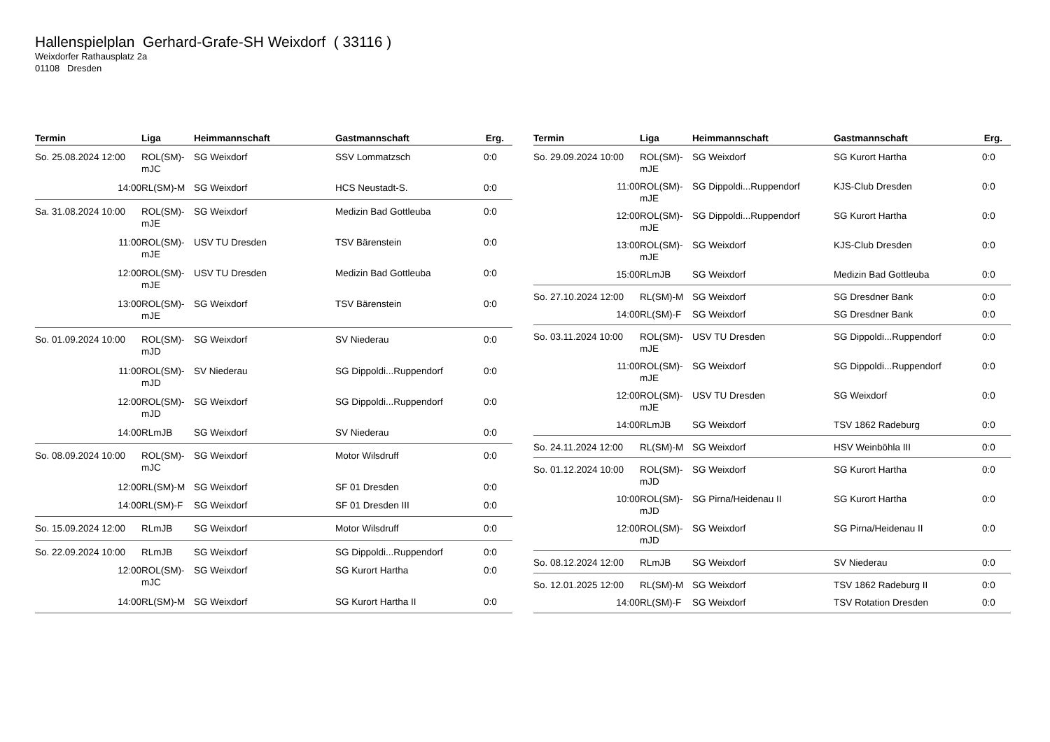Hallenspielplan Gerhard-Grafe-SH Weixdorf ( 33116 )
Weixdorfer Rathausplatz 2a
01108 Dresden
| Termin | Liga | Heimmannschaft | Gastmannschaft | Erg. |
| --- | --- | --- | --- | --- |
| So. 25.08.2024 12:00 | ROL(SM)-mJC | SG Weixdorf | SSV Lommatzsch | 0:0 |
| 14:00 | RL(SM)-M | SG Weixdorf | HCS Neustadt-S. | 0:0 |
| Sa. 31.08.2024 10:00 | ROL(SM)-mJE | SG Weixdorf | Medizin Bad Gottleuba | 0:0 |
| 11:00 | ROL(SM)-mJE | USV TU Dresden | TSV Bärenstein | 0:0 |
| 12:00 | ROL(SM)-mJE | USV TU Dresden | Medizin Bad Gottleuba | 0:0 |
| 13:00 | ROL(SM)-mJE | SG Weixdorf | TSV Bärenstein | 0:0 |
| So. 01.09.2024 10:00 | ROL(SM)-mJD | SG Weixdorf | SV Niederau | 0:0 |
| 11:00 | ROL(SM)-mJD | SV Niederau | SG Dippoldi...Ruppendorf | 0:0 |
| 12:00 | ROL(SM)-mJD | SG Weixdorf | SG Dippoldi...Ruppendorf | 0:0 |
| 14:00 | RLmJB | SG Weixdorf | SV Niederau | 0:0 |
| So. 08.09.2024 10:00 | ROL(SM)-mJC | SG Weixdorf | Motor Wilsdruff | 0:0 |
| 12:00 | RL(SM)-M | SG Weixdorf | SF 01 Dresden | 0:0 |
| 14:00 | RL(SM)-F | SG Weixdorf | SF 01 Dresden III | 0:0 |
| So. 15.09.2024 12:00 | RLmJB | SG Weixdorf | Motor Wilsdruff | 0:0 |
| So. 22.09.2024 10:00 | RLmJB | SG Weixdorf | SG Dippoldi...Ruppendorf | 0:0 |
| 12:00 | ROL(SM)-mJC | SG Weixdorf | SG Kurort Hartha | 0:0 |
| 14:00 | RL(SM)-M | SG Weixdorf | SG Kurort Hartha II | 0:0 |
| Termin | Liga | Heimmannschaft | Gastmannschaft | Erg. |
| --- | --- | --- | --- | --- |
| So. 29.09.2024 10:00 | ROL(SM)-mJE | SG Weixdorf | SG Kurort Hartha | 0:0 |
| 11:00 | ROL(SM)-mJE | SG Dippoldi...Ruppendorf | KJS-Club Dresden | 0:0 |
| 12:00 | ROL(SM)-mJE | SG Dippoldi...Ruppendorf | SG Kurort Hartha | 0:0 |
| 13:00 | ROL(SM)-mJE | SG Weixdorf | KJS-Club Dresden | 0:0 |
| 15:00 | RLmJB | SG Weixdorf | Medizin Bad Gottleuba | 0:0 |
| So. 27.10.2024 12:00 | RL(SM)-M | SG Weixdorf | SG Dresdner Bank | 0:0 |
| 14:00 | RL(SM)-F | SG Weixdorf | SG Dresdner Bank | 0:0 |
| So. 03.11.2024 10:00 | ROL(SM)-mJE | USV TU Dresden | SG Dippoldi...Ruppendorf | 0:0 |
| 11:00 | ROL(SM)-mJE | SG Weixdorf | SG Dippoldi...Ruppendorf | 0:0 |
| 12:00 | ROL(SM)-mJE | USV TU Dresden | SG Weixdorf | 0:0 |
| 14:00 | RLmJB | SG Weixdorf | TSV 1862 Radeburg | 0:0 |
| So. 24.11.2024 12:00 | RL(SM)-M | SG Weixdorf | HSV Weinböhla III | 0:0 |
| So. 01.12.2024 10:00 | ROL(SM)-mJD | SG Weixdorf | SG Kurort Hartha | 0:0 |
| 10:00 | ROL(SM)-mJD | SG Pirna/Heidenau II | SG Kurort Hartha | 0:0 |
| 12:00 | ROL(SM)-mJD | SG Weixdorf | SG Pirna/Heidenau II | 0:0 |
| So. 08.12.2024 12:00 | RLmJB | SG Weixdorf | SV Niederau | 0:0 |
| So. 12.01.2025 12:00 | RL(SM)-M | SG Weixdorf | TSV 1862 Radeburg II | 0:0 |
| 14:00 | RL(SM)-F | SG Weixdorf | TSV Rotation Dresden | 0:0 |